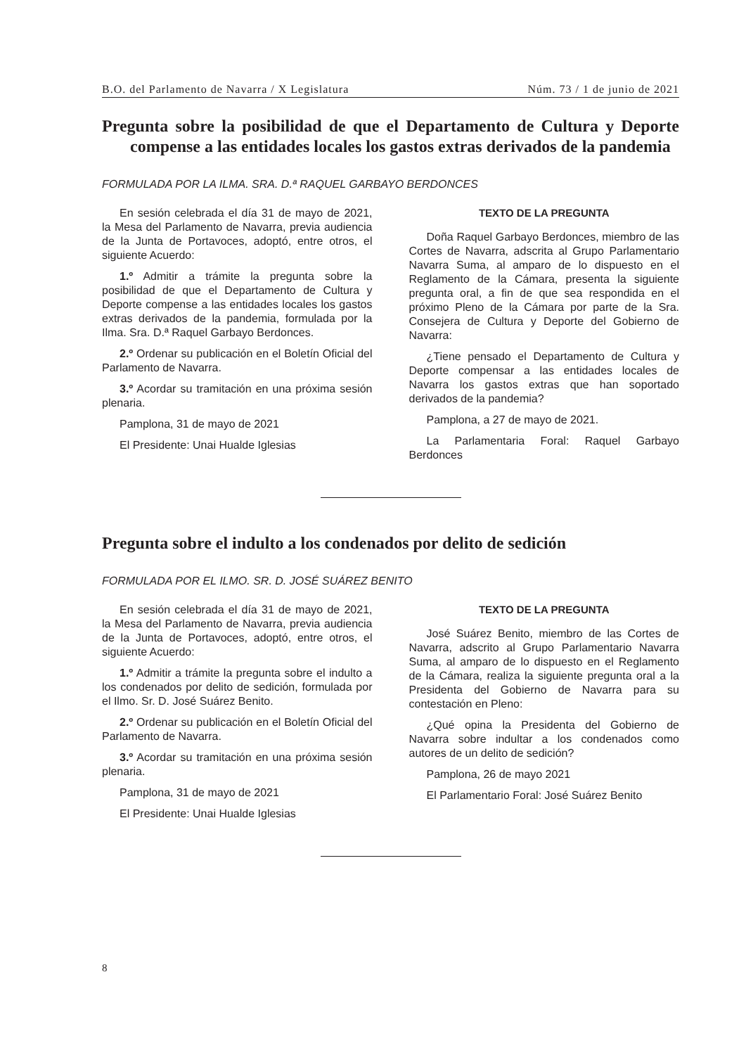B.O. del Parlamento de Navarra / X Legislatura Núm. 73 / 1 de junio de 2021
Pregunta sobre la posibilidad de que el Departamento de Cultura y Deporte compense a las entidades locales los gastos extras derivados de la pandemia
FORMULADA POR LA ILMA. SRA. D.ª RAQUEL GARBAYO BERDONCES
En sesión celebrada el día 31 de mayo de 2021, la Mesa del Parlamento de Navarra, previa audiencia de la Junta de Portavoces, adoptó, entre otros, el siguiente Acuerdo:
1.º Admitir a trámite la pregunta sobre la posibilidad de que el Departamento de Cultura y Deporte compense a las entidades locales los gastos extras derivados de la pandemia, formulada por la Ilma. Sra. D.ª Raquel Garbayo Berdonces.
2.º Ordenar su publicación en el Boletín Oficial del Parlamento de Navarra.
3.º Acordar su tramitación en una próxima sesión plenaria.
Pamplona, 31 de mayo de 2021
El Presidente: Unai Hualde Iglesias
TEXTO DE LA PREGUNTA
Doña Raquel Garbayo Berdonces, miembro de las Cortes de Navarra, adscrita al Grupo Parlamentario Navarra Suma, al amparo de lo dispuesto en el Reglamento de la Cámara, presenta la siguiente pregunta oral, a fin de que sea respondida en el próximo Pleno de la Cámara por parte de la Sra. Consejera de Cultura y Deporte del Gobierno de Navarra:
¿Tiene pensado el Departamento de Cultura y Deporte compensar a las entidades locales de Navarra los gastos extras que han soportado derivados de la pandemia?
Pamplona, a 27 de mayo de 2021.
La Parlamentaria Foral: Raquel Garbayo Berdonces
Pregunta sobre el indulto a los condenados por delito de sedición
FORMULADA POR EL ILMO. SR. D. JOSÉ SUÁREZ BENITO
En sesión celebrada el día 31 de mayo de 2021, la Mesa del Parlamento de Navarra, previa audiencia de la Junta de Portavoces, adoptó, entre otros, el siguiente Acuerdo:
1.º Admitir a trámite la pregunta sobre el indulto a los condenados por delito de sedición, formulada por el Ilmo. Sr. D. José Suárez Benito.
2.º Ordenar su publicación en el Boletín Oficial del Parlamento de Navarra.
3.º Acordar su tramitación en una próxima sesión plenaria.
Pamplona, 31 de mayo de 2021
El Presidente: Unai Hualde Iglesias
TEXTO DE LA PREGUNTA
José Suárez Benito, miembro de las Cortes de Navarra, adscrito al Grupo Parlamentario Navarra Suma, al amparo de lo dispuesto en el Reglamento de la Cámara, realiza la siguiente pregunta oral a la Presidenta del Gobierno de Navarra para su contestación en Pleno:
¿Qué opina la Presidenta del Gobierno de Navarra sobre indultar a los condenados como autores de un delito de sedición?
Pamplona, 26 de mayo 2021
El Parlamentario Foral: José Suárez Benito
8